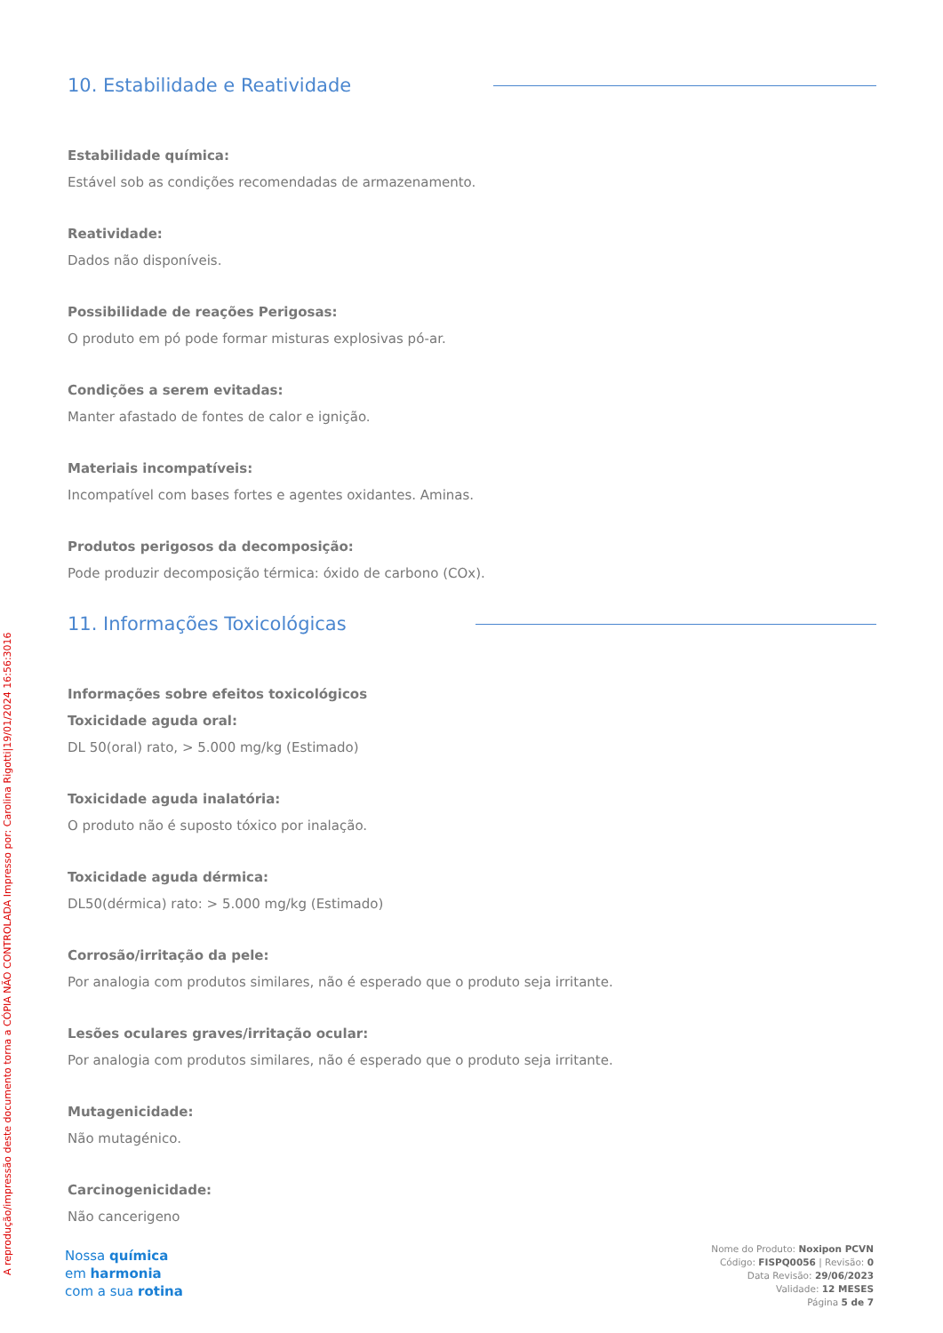10. Estabilidade e Reatividade
Estabilidade química:
Estável sob as condições recomendadas de armazenamento.
Reatividade:
Dados não disponíveis.
Possibilidade de reações Perigosas:
O produto em pó pode formar misturas explosivas pó-ar.
Condições a serem evitadas:
Manter afastado de fontes de calor e ignição.
Materiais incompatíveis:
Incompatível com bases fortes e agentes oxidantes. Aminas.
Produtos perigosos da decomposição:
Pode produzir decomposição térmica: óxido de carbono (COx).
11. Informações Toxicológicas
Informações sobre efeitos toxicológicos
Toxicidade aguda oral:
DL 50(oral) rato, > 5.000 mg/kg (Estimado)
Toxicidade aguda inalatória:
O produto não é suposto tóxico por inalação.
Toxicidade aguda dérmica:
DL50(dérmica) rato: > 5.000 mg/kg (Estimado)
Corrosão/irritação da pele:
Por analogia com produtos similares, não é esperado que o produto seja irritante.
Lesões oculares graves/irritação ocular:
Por analogia com produtos similares, não é esperado que o produto seja irritante.
Mutagenicidade:
Não mutagénico.
Carcinogenicidade:
Não cancerigeno
A reprodução/impressão deste documento torna a CÓPIA NÃO CONTROLADA Impresso por: Carolina Rigotti|19/01/2024 16:56:3016
Nossa química
em harmonia
com a sua rotina
Nome do Produto: Noxipon PCVN
Código: FISPQ0056 | Revisão: 0
Data Revisão: 29/06/2023
Validade: 12 MESES
Página 5 de 7